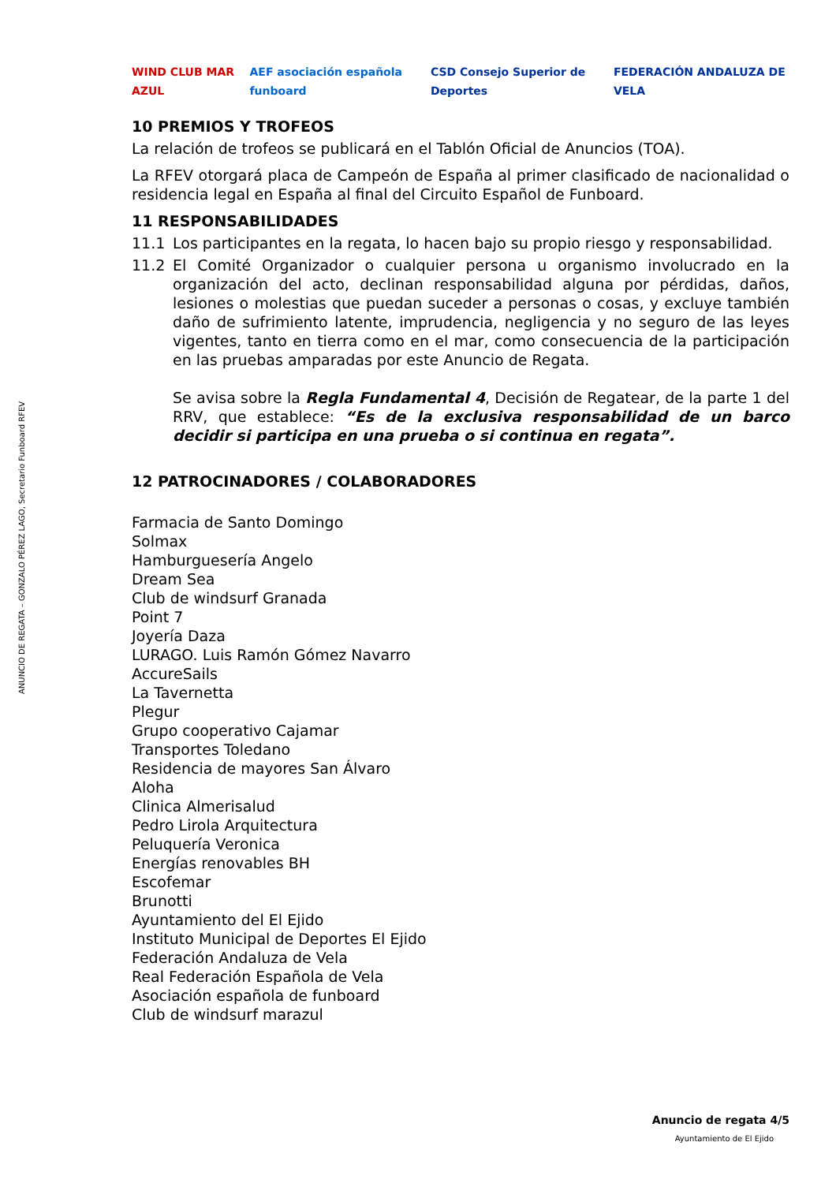ANUNCIO DE REGATA – GONZALO PÉREZ LAGO, Secretario Funboard RFEV
WIND CLUB MAR AZUL
AEF asociación española funboard
CSD Consejo Superior de Deportes
FEDERACIÓN ANDALUZA DE VELA
10 PREMIOS Y TROFEOS
La relación de trofeos se publicará en el Tablón Oficial de Anuncios (TOA).
La RFEV otorgará placa de Campeón de España al primer clasificado de nacionalidad o residencia legal en España al final del Circuito Español de Funboard.
11 RESPONSABILIDADES
11.1 Los participantes en la regata, lo hacen bajo su propio riesgo y responsabilidad.
11.2 El Comité Organizador o cualquier persona u organismo involucrado en la organización del acto, declinan responsabilidad alguna por pérdidas, daños, lesiones o molestias que puedan suceder a personas o cosas, y excluye también daño de sufrimiento latente, imprudencia, negligencia y no seguro de las leyes vigentes, tanto en tierra como en el mar, como consecuencia de la participación en las pruebas amparadas por este Anuncio de Regata.
Se avisa sobre la Regla Fundamental 4, Decisión de Regatear, de la parte 1 del RRV, que establece: “Es de la exclusiva responsabilidad de un barco decidir si participa en una prueba o si continua en regata”.
12 PATROCINADORES / COLABORADORES
Farmacia de Santo Domingo
Solmax
Hamburguesería Angelo
Dream Sea
Club de windsurf Granada
Point 7
Joyería Daza
LURAGO. Luis Ramón Gómez Navarro
AccureSails
La Tavernetta
Plegur
Grupo cooperativo Cajamar
Transportes Toledano
Residencia de mayores San Álvaro
Aloha
Clinica Almerisalud
Pedro Lirola Arquitectura
Peluquería Veronica
Energías renovables BH
Escofemar
Brunotti
Ayuntamiento del El Ejido
Instituto Municipal de Deportes El Ejido
Federación Andaluza de Vela
Real Federación Española de Vela
Asociación española de funboard
Club de windsurf marazul
Anuncio de regata 4/5
Ayuntamiento de El Ejido